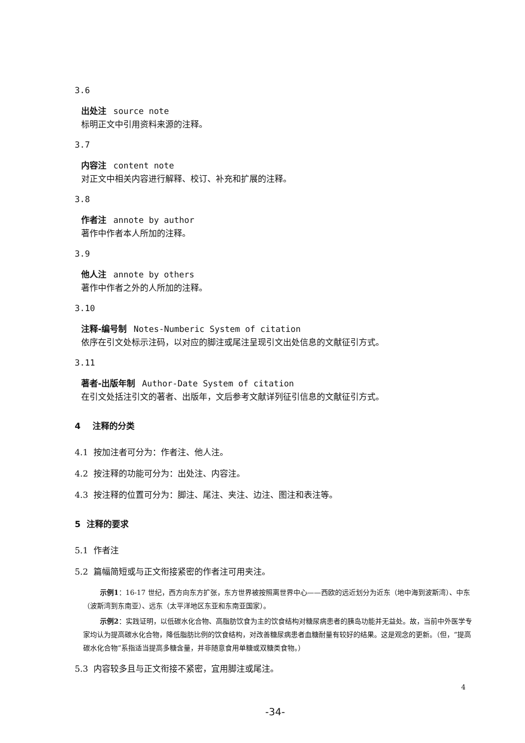3.6
出处注 source note
标明正文中引用资料来源的注释。
3.7
内容注 content note
对正文中相关内容进行解释、校订、补充和扩展的注释。
3.8
作者注 annote by author
著作中作者本人所加的注释。
3.9
他人注 annote by others
著作中作者之外的人所加的注释。
3.10
注释-编号制 Notes-Numberic System of citation
依序在引文处标示注码，以对应的脚注或尾注呈现引文出处信息的文献征引方式。
3.11
著者-出版年制 Author-Date System of citation
在引文处括注引文的著者、出版年，文后参考文献详列征引信息的文献征引方式。
4 注释的分类
4.1 按加注者可分为：作者注、他人注。
4.2 按注释的功能可分为：出处注、内容注。
4.3 按注释的位置可分为：脚注、尾注、夹注、边注、图注和表注等。
5 注释的要求
5.1 作者注
5.2 篇幅简短或与正文衔接紧密的作者注可用夹注。
示例1：16-17 世纪，西方向东方扩张，东方世界被按照离世界中心——西欧的远近划分为近东（地中海到波斯湾）、中东（波斯湾到东南亚）、远东（太平洋地区东亚和东南亚国家）。
示例2：实践证明，以低碳水化合物、高脂肪饮食为主的饮食结构对糖尿病患者的胰岛功能并无益处。故，当前中外医学专家均认为提高碳水化合物，降低脂肪比例的饮食结构，对改善糖尿病患者血糖耐量有较好的结果。这是观念的更新。（但，“提高碳水化合物”系指适当提高多糖含量，并非随意食用单糖或双糖类食物。）
5.3 内容较多且与正文衔接不紧密，宜用脚注或尾注。
4
-34-